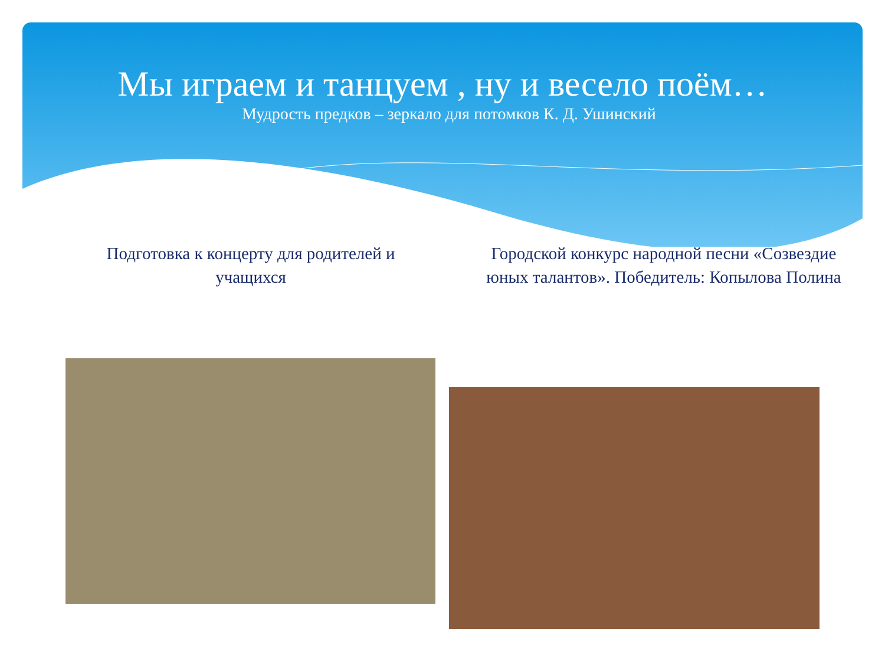Мы играем и танцуем , ну и весело поём…
Мудрость предков – зеркало для потомков К. Д. Ушинский
Подготовка к концерту для родителей и
учащихся
Городской конкурс народной песни «Созвездие юных талантов». Победитель: Копылова Полина